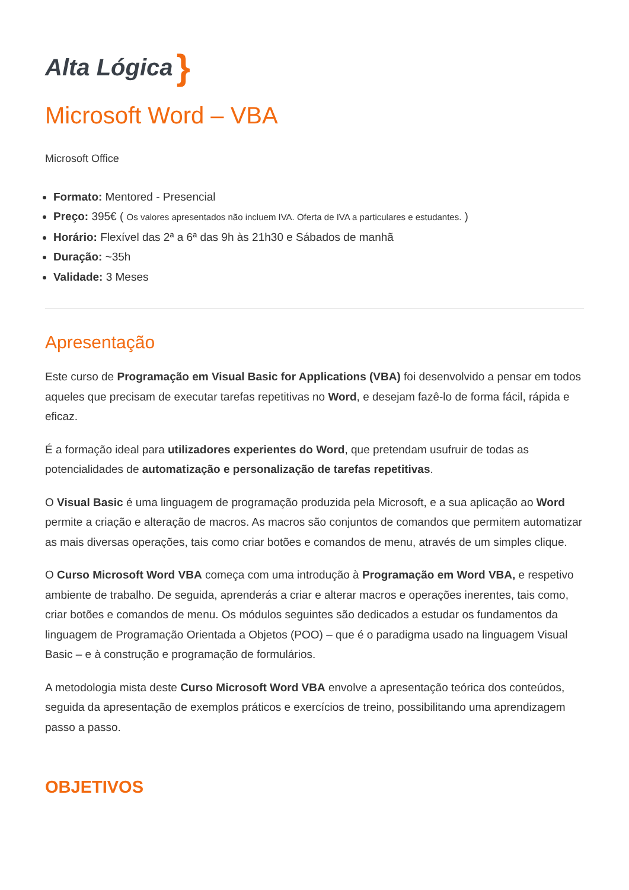Alta Lógica }
Microsoft Word – VBA
Microsoft Office
Formato: Mentored - Presencial
Preço: 395€ ( Os valores apresentados não incluem IVA. Oferta de IVA a particulares e estudantes. )
Horário: Flexível das 2ª a 6ª das 9h às 21h30 e Sábados de manhã
Duração: ~35h
Validade: 3 Meses
Apresentação
Este curso de Programação em Visual Basic for Applications (VBA) foi desenvolvido a pensar em todos aqueles que precisam de executar tarefas repetitivas no Word, e desejam fazê-lo de forma fácil, rápida e eficaz.
É a formação ideal para utilizadores experientes do Word, que pretendam usufruir de todas as potencialidades de automatização e personalização de tarefas repetitivas.
O Visual Basic é uma linguagem de programação produzida pela Microsoft, e a sua aplicação ao Word permite a criação e alteração de macros. As macros são conjuntos de comandos que permitem automatizar as mais diversas operações, tais como criar botões e comandos de menu, através de um simples clique.
O Curso Microsoft Word VBA começa com uma introdução à Programação em Word VBA, e respetivo ambiente de trabalho. De seguida, aprenderás a criar e alterar macros e operações inerentes, tais como, criar botões e comandos de menu. Os módulos seguintes são dedicados a estudar os fundamentos da linguagem de Programação Orientada a Objetos (POO) – que é o paradigma usado na linguagem Visual Basic – e à construção e programação de formulários.
A metodologia mista deste Curso Microsoft Word VBA envolve a apresentação teórica dos conteúdos, seguida da apresentação de exemplos práticos e exercícios de treino, possibilitando uma aprendizagem passo a passo.
OBJETIVOS